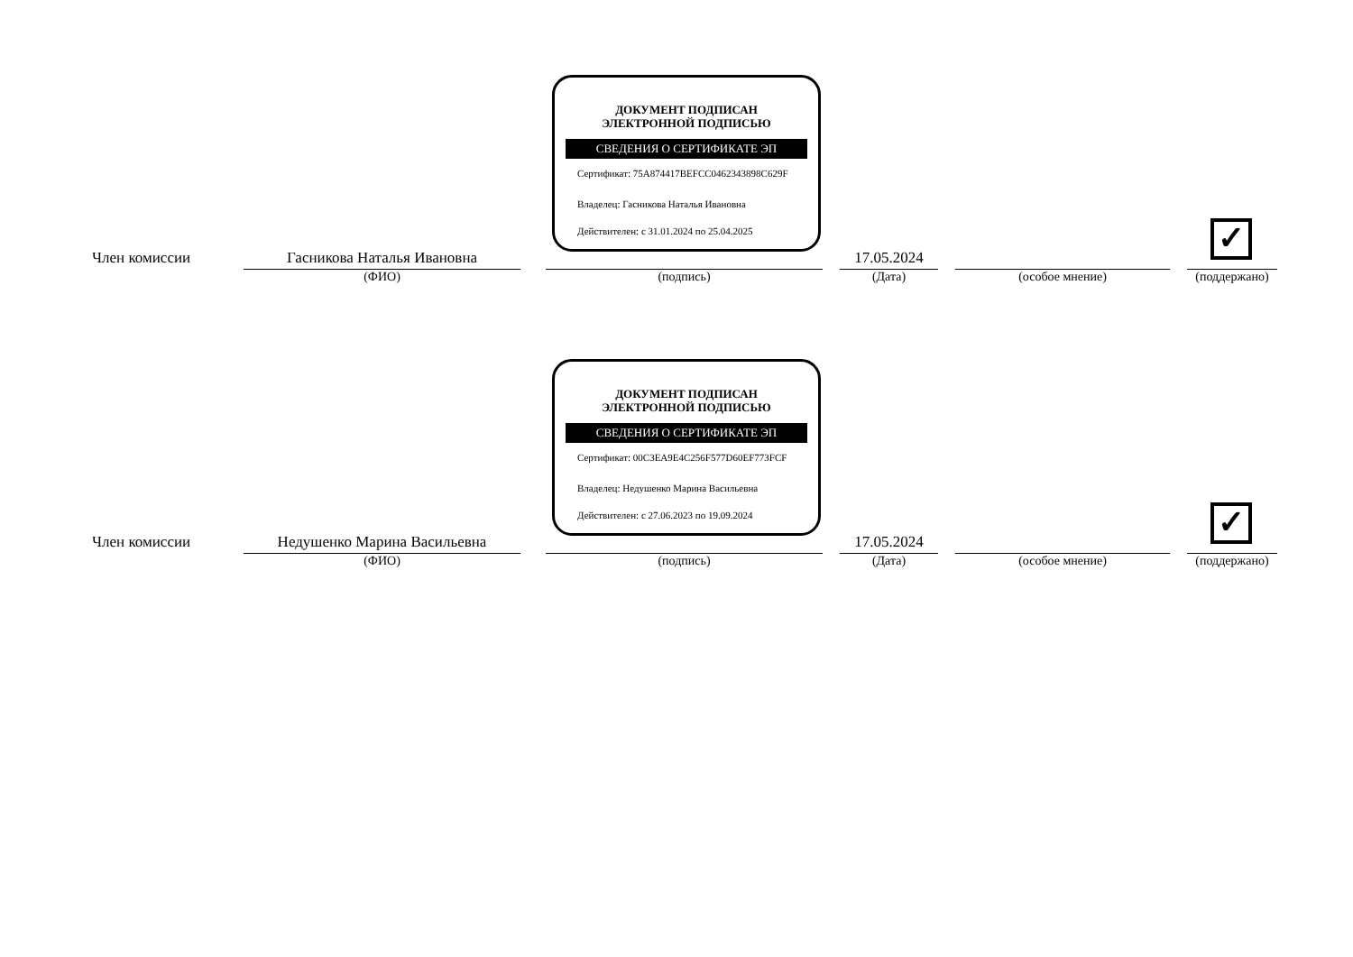ДОКУМЕНТ ПОДПИСАН
ЭЛЕКТРОННОЙ ПОДПИСЬЮ
СВЕДЕНИЯ О СЕРТИФИКАТЕ ЭП
Сертификат: 75A874417BEFCC0462343898C629F
Владелец: Гасникова Наталья Ивановна
Действителен: с 31.01.2024 по 25.04.2025
Член комиссии
Гасникова Наталья Ивановна
(ФИО)
(подпись)
17.05.2024
(Дата)
(особое мнение)
✓
(поддержано)
ДОКУМЕНТ ПОДПИСАН
ЭЛЕКТРОННОЙ ПОДПИСЬЮ
СВЕДЕНИЯ О СЕРТИФИКАТЕ ЭП
Сертификат: 00C3EA9E4C256F577D60EF773FCF
Владелец: Недушенко Марина Васильевна
Действителен: с 27.06.2023 по 19.09.2024
Член комиссии
Недушенко Марина Васильевна
(ФИО)
(подпись)
17.05.2024
(Дата)
(особое мнение)
✓
(поддержано)